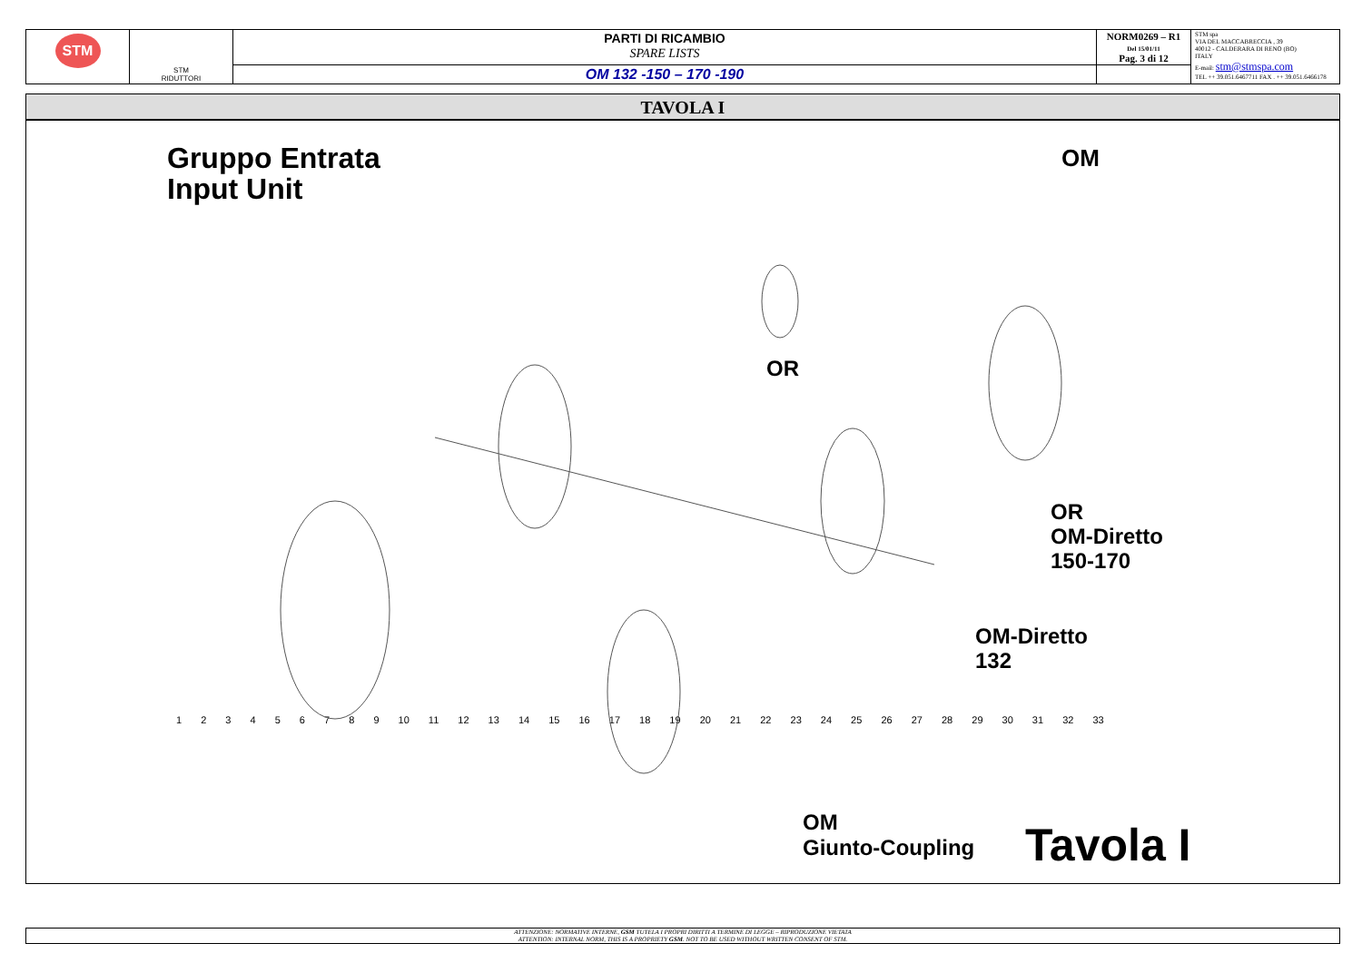| STM | STM RIDUTTORI | PARTI DI RICAMBIO SPARE LISTS | NORM0269 – R1 Del 15/01/11 Pag. 3 di 12 | STM spa VIA DEL MACCABRECCIA , 39 40012 - CALDERARA DI RENO (BO) ITALY E-mail: stm@stmspa.com TEL ++ 39.051.6467711 FAX . ++ 39.051.6466178 |
| | | OM 132 -150 – 170 -190 | | |
TAVOLA I
Gruppo Entrata
Input Unit
OM
OR
OR
OM-Diretto
150-170
OM-Diretto
132
OM
Giunto-Coupling
Tavola I
1 2 3 4 5 6 7 8 9 10 11 12 13 14 15 16 17 18 19 20 21 22 23 24 25 26 27 28 29 30 31 32 33
ATTENZIONE: NORMATIVE INTERNE, GSM TUTELA I PROPRI DIRITTI A TERMINE DI LEGGE – RIPRODUZIONE VIETATA
ATTENTION: INTERNAL NORM, THIS IS A PROPRIETY GSM. NOT TO BE USED WITHOUT WRITTEN CONSENT OF STM.